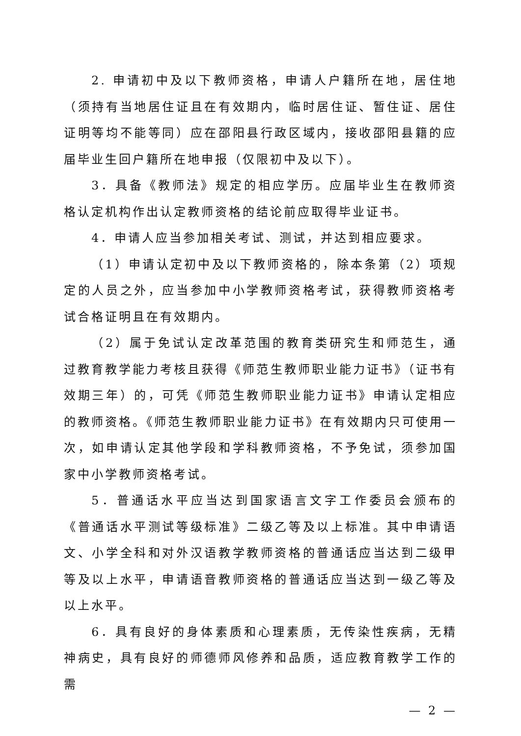2. 申请初中及以下教师资格，申请人户籍所在地，居住地（须持有当地居住证且在有效期内，临时居住证、暂住证、居住证明等均不能等同）应在邵阳县行政区域内，接收邵阳县籍的应届毕业生回户籍所在地申报（仅限初中及以下）。
3．具备《教师法》规定的相应学历。应届毕业生在教师资格认定机构作出认定教师资格的结论前应取得毕业证书。
4．申请人应当参加相关考试、测试，并达到相应要求。
（1）申请认定初中及以下教师资格的，除本条第（2）项规定的人员之外，应当参加中小学教师资格考试，获得教师资格考试合格证明且在有效期内。
（2）属于免试认定改革范围的教育类研究生和师范生，通过教育教学能力考核且获得《师范生教师职业能力证书》（证书有效期三年）的，可凭《师范生教师职业能力证书》申请认定相应的教师资格。《师范生教师职业能力证书》在有效期内只可使用一次，如申请认定其他学段和学科教师资格，不予免试，须参加国家中小学教师资格考试。
5．普通话水平应当达到国家语言文字工作委员会颁布的《普通话水平测试等级标准》二级乙等及以上标准。其中申请语文、小学全科和对外汉语教学教师资格的普通话应当达到二级甲等及以上水平，申请语音教师资格的普通话应当达到一级乙等及以上水平。
6．具有良好的身体素质和心理素质，无传染性疾病，无精神病史，具有良好的师德师风修养和品质，适应教育教学工作的需
— 2 —